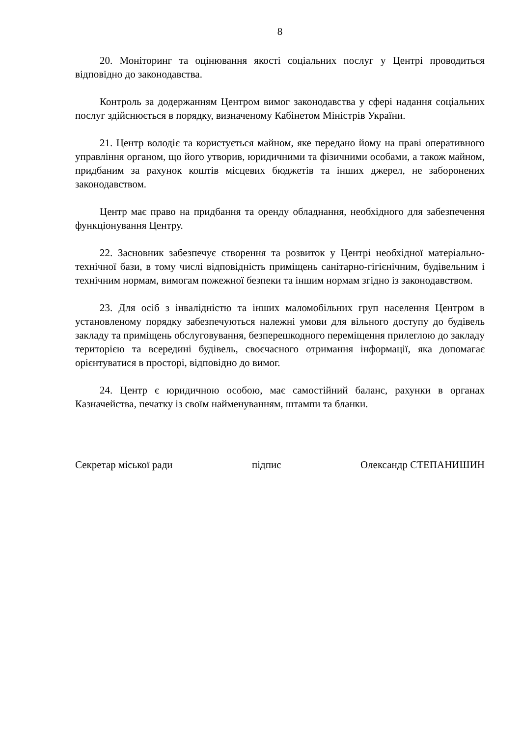8
20. Моніторинг та оцінювання якості соціальних послуг у Центрі проводиться відповідно до законодавства.
Контроль за додержанням Центром вимог законодавства у сфері надання соціальних послуг здійснюється в порядку, визначеному Кабінетом Міністрів України.
21. Центр володіє та користується майном, яке передано йому на праві оперативного управління органом, що його утворив, юридичними та фізичними особами, а також майном, придбаним за рахунок коштів місцевих бюджетів та інших джерел, не заборонених законодавством.
Центр має право на придбання та оренду обладнання, необхідного для забезпечення функціонування Центру.
22. Засновник забезпечує створення та розвиток у Центрі необхідної матеріально-технічної бази, в тому числі відповідність приміщень санітарно-гігієнічним, будівельним і технічним нормам, вимогам пожежної безпеки та іншим нормам згідно із законодавством.
23. Для осіб з інвалідністю та інших маломобільних груп населення Центром в установленому порядку забезпечуються належні умови для вільного доступу до будівель закладу та приміщень обслуговування, безперешкодного переміщення прилеглою до закладу територією та всередині будівель, своєчасного отримання інформації, яка допомагає орієнтуватися в просторі, відповідно до вимог.
24. Центр є юридичною особою, має самостійний баланс, рахунки в органах Казначейства, печатку із своїм найменуванням, штампи та бланки.
Секретар міської ради підпис Олександр СТЕПАНИШИН